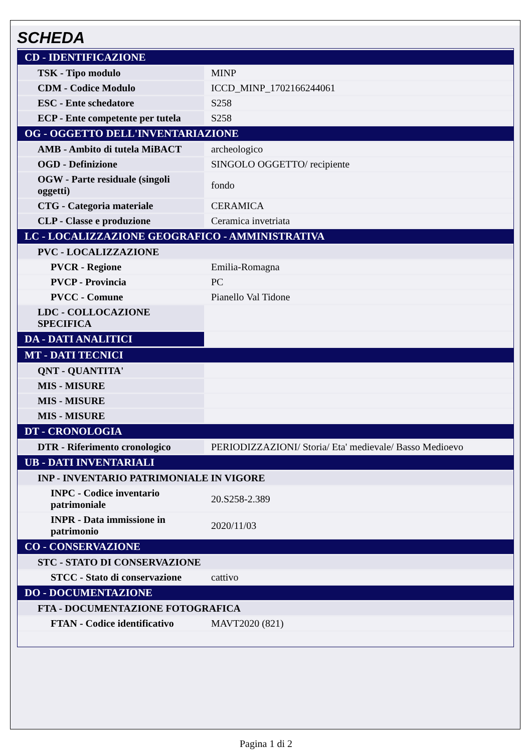SCHEDA
| CD - IDENTIFICAZIONE | |
| TSK - Tipo modulo | MINP |
| CDM - Codice Modulo | ICCD_MINP_1702166244061 |
| ESC - Ente schedatore | S258 |
| ECP - Ente competente per tutela | S258 |
| OG - OGGETTO DELL'INVENTARIAZIONE | |
| AMB - Ambito di tutela MiBACT | archeologico |
| OGD - Definizione | SINGOLO OGGETTO/ recipiente |
| OGW - Parte residuale (singoli oggetti) | fondo |
| CTG - Categoria materiale | CERAMICA |
| CLP - Classe e produzione | Ceramica invetriata |
| LC - LOCALIZZAZIONE GEOGRAFICO - AMMINISTRATIVA | |
| PVC - LOCALIZZAZIONE | |
| PVCR - Regione | Emilia-Romagna |
| PVCP - Provincia | PC |
| PVCC - Comune | Pianello Val Tidone |
| LDC - COLLOCAZIONE SPECIFICA | |
| DA - DATI ANALITICI | |
| MT - DATI TECNICI | |
| QNT - QUANTITA' | |
| MIS - MISURE | |
| MIS - MISURE | |
| MIS - MISURE | |
| DT - CRONOLOGIA | |
| DTR - Riferimento cronologico | PERIODIZZAZIONI/ Storia/ Eta' medievale/ Basso Medioevo |
| UB - DATI INVENTARIALI | |
| INP - INVENTARIO PATRIMONIALE IN VIGORE | |
| INPC - Codice inventario patrimoniale | 20.S258-2.389 |
| INPR - Data immissione in patrimonio | 2020/11/03 |
| CO - CONSERVAZIONE | |
| STC - STATO DI CONSERVAZIONE | |
| STCC - Stato di conservazione | cattivo |
| DO - DOCUMENTAZIONE | |
| FTA - DOCUMENTAZIONE FOTOGRAFICA | |
| FTAN - Codice identificativo | MAVT2020 (821) |
Pagina 1 di 2